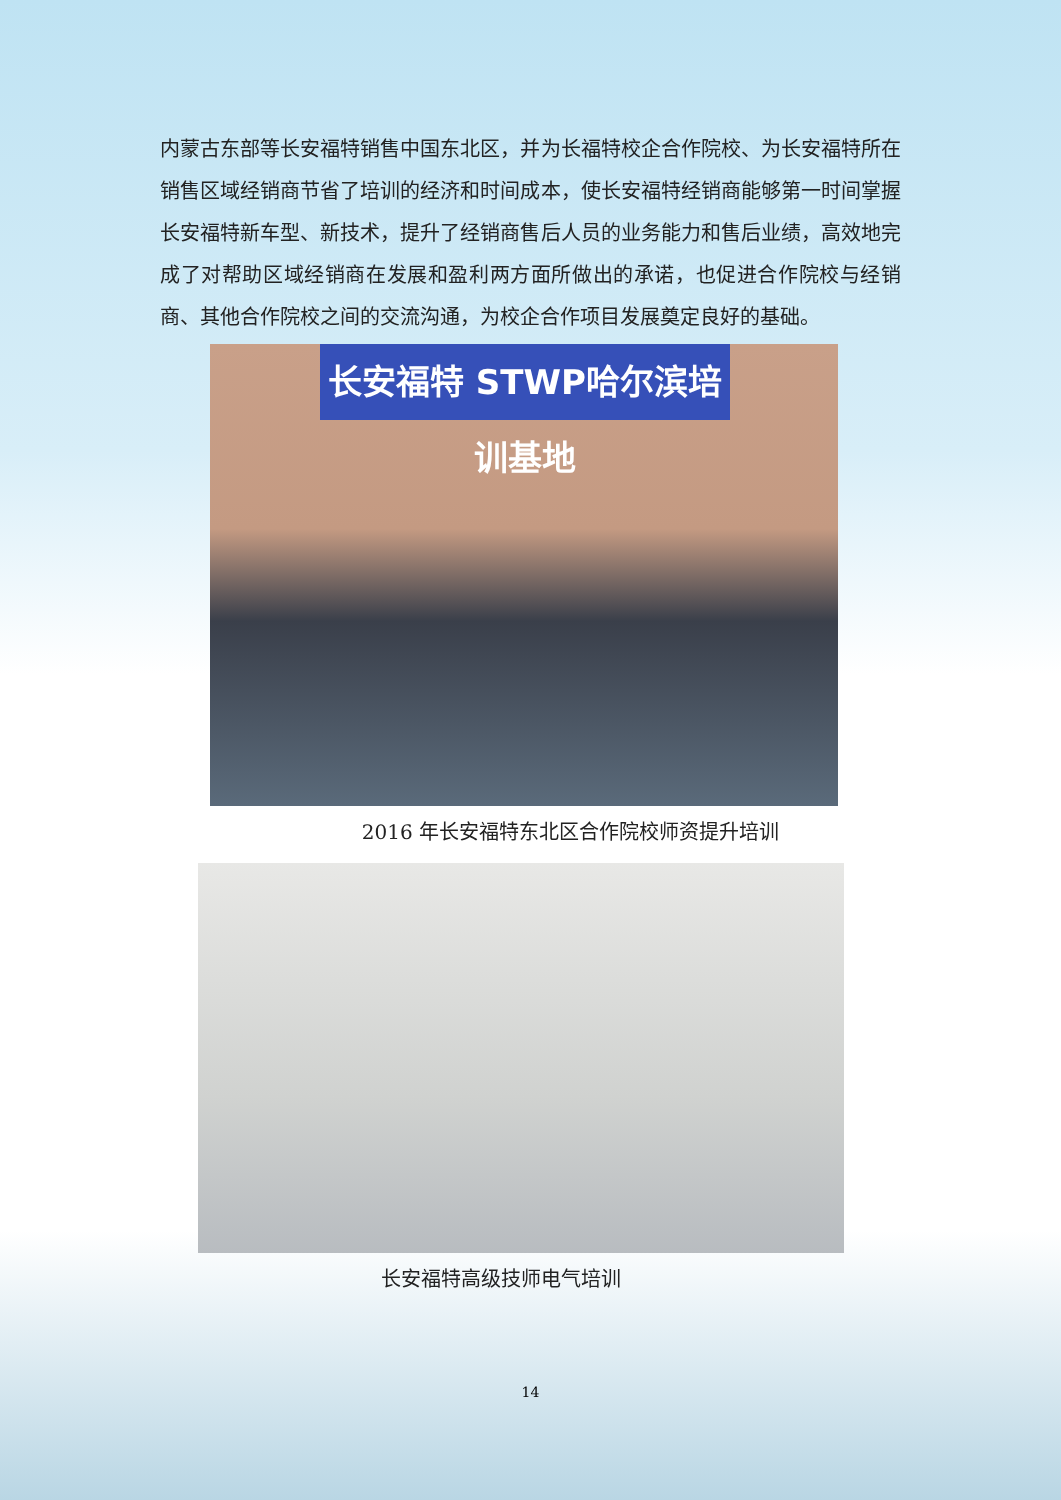内蒙古东部等长安福特销售中国东北区，并为长福特校企合作院校、为长安福特所在销售区域经销商节省了培训的经济和时间成本，使长安福特经销商能够第一时间掌握长安福特新车型、新技术，提升了经销商售后人员的业务能力和售后业绩，高效地完成了对帮助区域经销商在发展和盈利两方面所做出的承诺，也促进合作院校与经销商、其他合作院校之间的交流沟通，为校企合作项目发展奠定良好的基础。
长安福特 STWP哈尔滨培训基地
2016 年长安福特东北区合作院校师资提升培训
长安福特高级技师电气培训
14